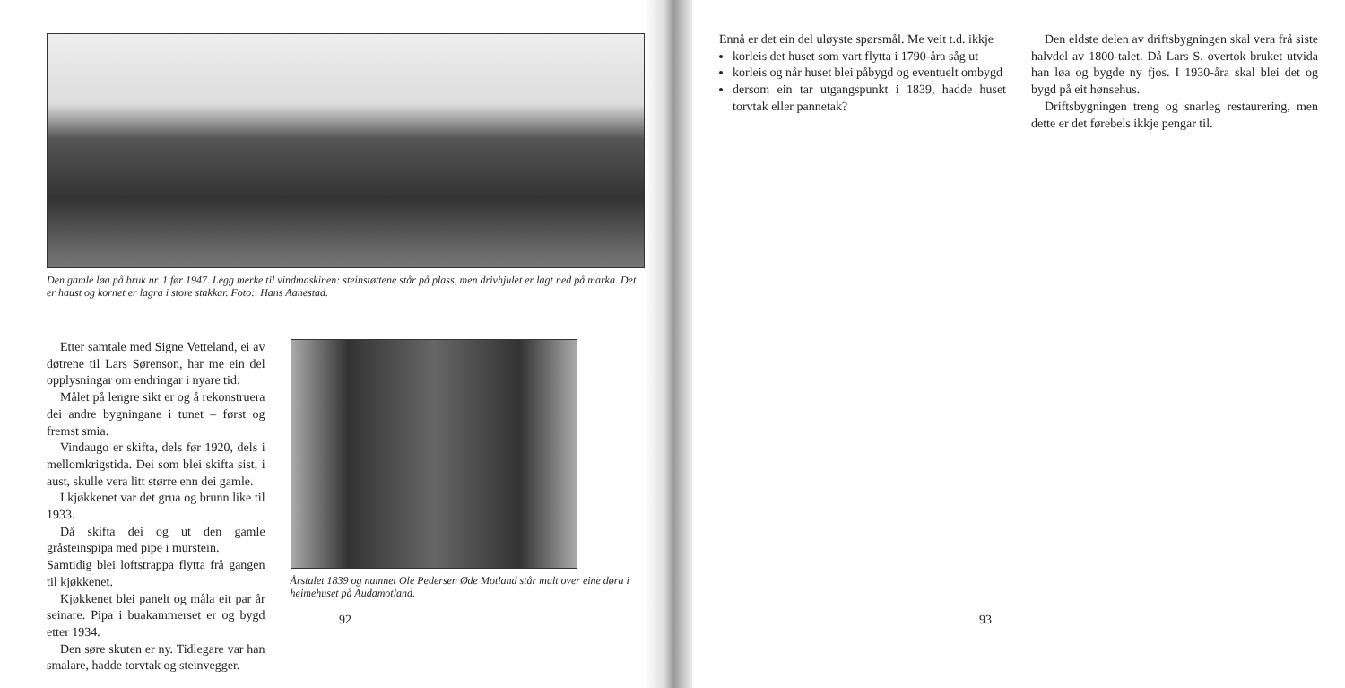Den gamle løa på bruk nr. 1 før 1947. Legg merke til vindmaskinen: steinstøttene står på plass, men drivhjulet er lagt ned på marka. Det er haust og kornet er lagra i store stakkar. Foto:. Hans Aanestad.
Etter samtale med Signe Vetteland, ei av døtrene til Lars Sørenson, har me ein del opplysningar om endringar i nyare tid:
Målet på lengre sikt er og å rekonstruera dei andre bygningane i tunet – først og fremst smia.
Vindaugo er skifta, dels før 1920, dels i mellomkrigstida. Dei som blei skifta sist, i aust, skulle vera litt større enn dei gamle.
I kjøkkenet var det grua og brunn like til 1933.
Då skifta dei og ut den gamle gråsteinspipa med pipe i murstein.
Samtidig blei loftstrappa flytta frå gangen til kjøkkenet.
Kjøkkenet blei panelt og måla eit par år seinare. Pipa i buakammerset er og bygd etter 1934.
Den søre skuten er ny. Tidlegare var han smalare, hadde torvtak og steinvegger.
Årstalet 1839 og namnet Ole Pedersen Øde Motland står malt over eine døra i heimehuset på Audamotland.
92
Ennå er det ein del uløyste spørsmål. Me veit t.d. ikkje
korleis det huset som vart flytta i 1790-åra såg ut
korleis og når huset blei påbygd og eventuelt ombygd
dersom ein tar utgangspunkt i 1839, hadde huset torvtak eller pannetak?
Den eldste delen av driftsbygningen skal vera frå siste halvdel av 1800-talet. Då Lars S. overtok bruket utvida han løa og bygde ny fjos. I 1930-åra skal blei det og bygd på eit hønsehus.
Driftsbygningen treng og snarleg restaurering, men dette er det førebels ikkje pengar til.
93